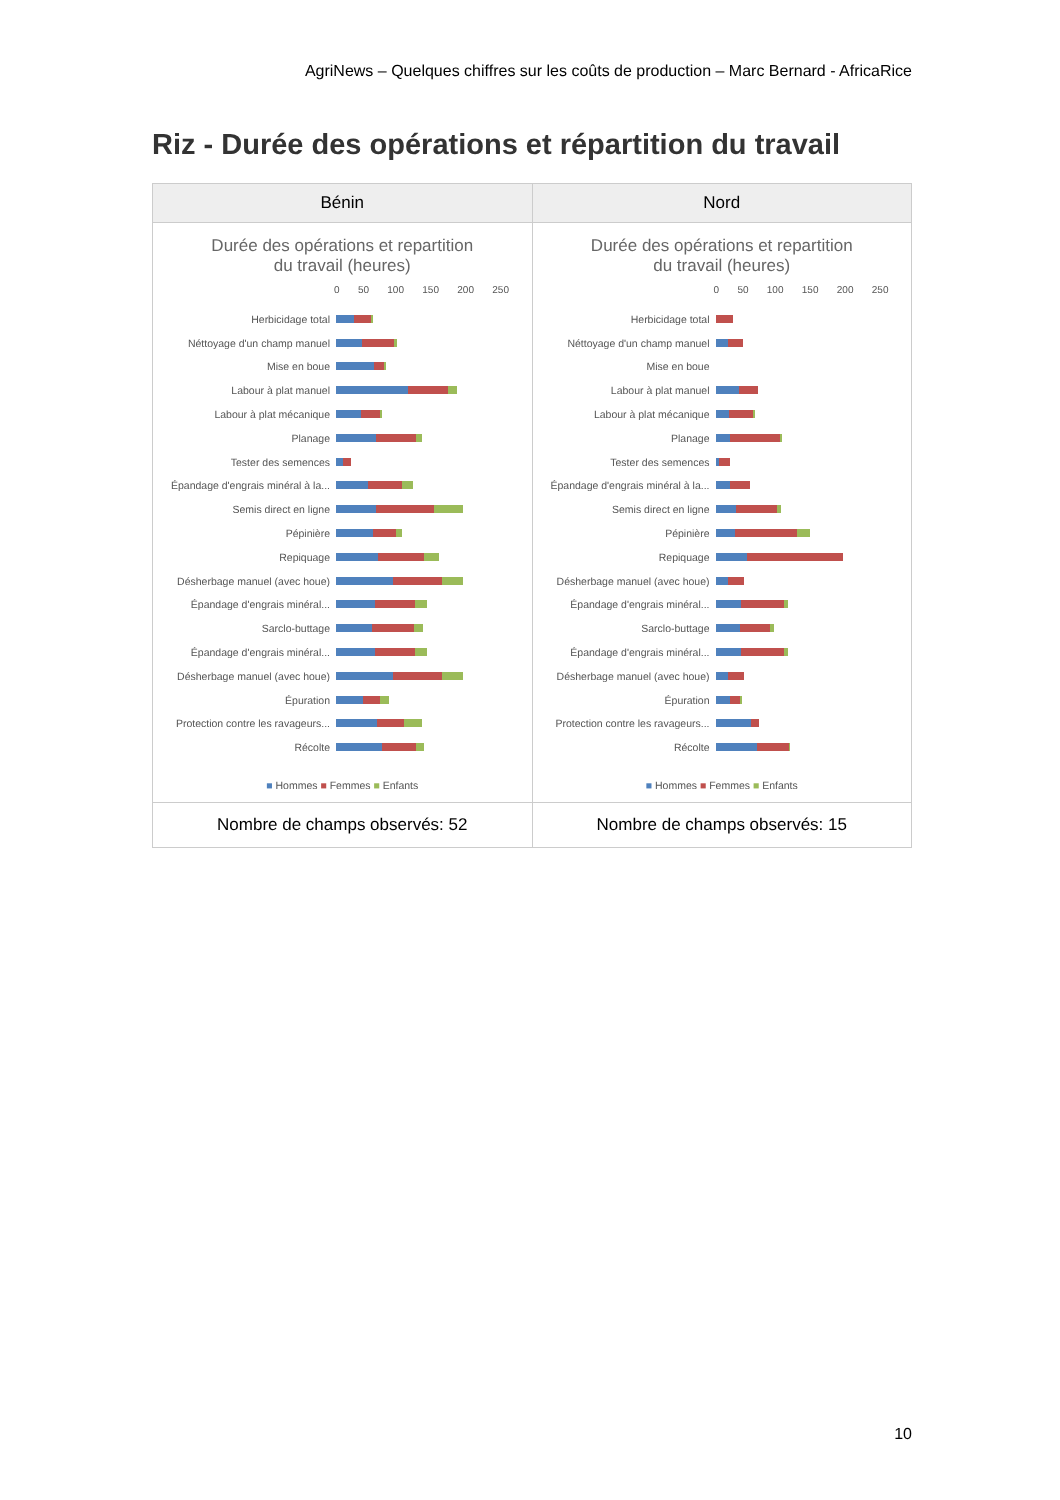AgriNews – Quelques chiffres sur les coûts de production – Marc Bernard - AfricaRice
Riz - Durée des opérations et répartition du travail
| Bénin | Nord |
| --- | --- |
| Durée des opérations et repartition du travail (heures) 0 50 100 150 200 250 Herbicidage total Néttoyage d'un champ manuel Mise en boue Labour à plat manuel Labour à plat mécanique Planage Tester des semences Épandage d'engrais minéral à la... Semis direct en ligne Pépinière Repiquage Désherbage manuel (avec houe) Épandage d'engrais minéral... Sarclo-buttage Épandage d'engrais minéral... Désherbage manuel (avec houe) Épuration Protection contre les ravageurs... Récolte ■ Hommes ■ Femmes ■ Enfants | Durée des opérations et repartition du travail (heures) 0 50 100 150 200 250 Herbicidage total Néttoyage d'un champ manuel Mise en boue Labour à plat manuel Labour à plat mécanique Planage Tester des semences Épandage d'engrais minéral à la... Semis direct en ligne Pépinière Repiquage Désherbage manuel (avec houe) Épandage d'engrais minéral... Sarclo-buttage Épandage d'engrais minéral... Désherbage manuel (avec houe) Épuration Protection contre les ravageurs... Récolte ■ Hommes ■ Femmes ■ Enfants |
| Nombre de champs observés: 52 | Nombre de champs observés: 15 |
10